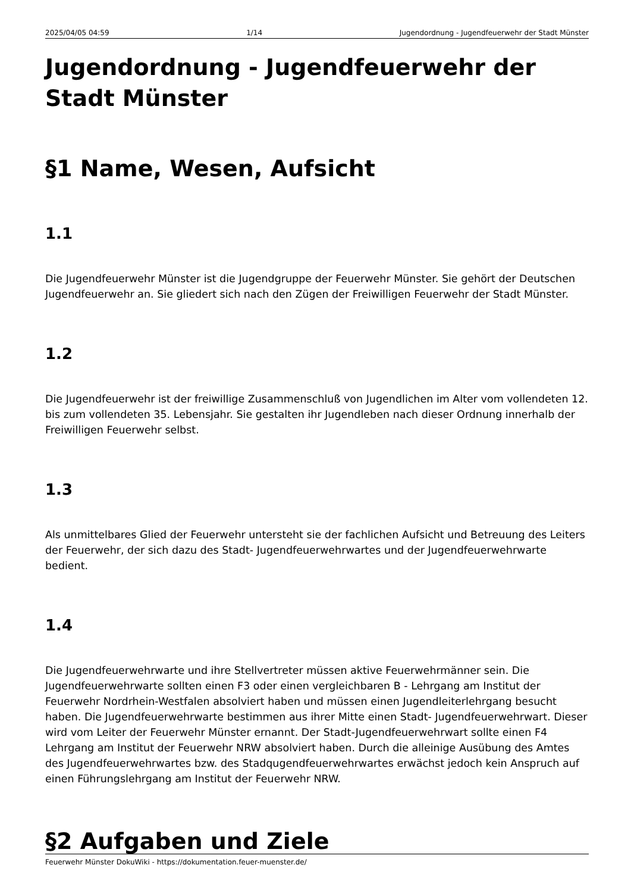2025/04/05 04:59 1/14 Jugendordnung - Jugendfeuerwehr der Stadt Münster
Jugendordnung - Jugendfeuerwehr der Stadt Münster
§1 Name, Wesen, Aufsicht
1.1
Die Jugendfeuerwehr Münster ist die Jugendgruppe der Feuerwehr Münster. Sie gehört der Deutschen Jugendfeuerwehr an. Sie gliedert sich nach den Zügen der Freiwilligen Feuerwehr der Stadt Münster.
1.2
Die Jugendfeuerwehr ist der freiwillige Zusammenschluß von Jugendlichen im Alter vom vollendeten 12. bis zum vollendeten 35. Lebensjahr. Sie gestalten ihr Jugendleben nach dieser Ordnung innerhalb der Freiwilligen Feuerwehr selbst.
1.3
Als unmittelbares Glied der Feuerwehr untersteht sie der fachlichen Aufsicht und Betreuung des Leiters der Feuerwehr, der sich dazu des Stadt- Jugendfeuerwehrwartes und der Jugendfeuerwehrwarte bedient.
1.4
Die Jugendfeuerwehrwarte und ihre Stellvertreter müssen aktive Feuerwehrmänner sein. Die Jugendfeuerwehrwarte sollten einen F3 oder einen vergleichbaren B - Lehrgang am Institut der Feuerwehr Nordrhein-Westfalen absolviert haben und müssen einen Jugendleiterlehrgang besucht haben. Die Jugendfeuerwehrwarte bestimmen aus ihrer Mitte einen Stadt- Jugendfeuerwehrwart. Dieser wird vom Leiter der Feuerwehr Münster ernannt. Der Stadt-Jugendfeuerwehrwart sollte einen F4 Lehrgang am Institut der Feuerwehr NRW absolviert haben. Durch die alleinige Ausübung des Amtes des Jugendfeuerwehrwartes bzw. des Stadqugendfeuerwehrwartes erwächst jedoch kein Anspruch auf einen Führungslehrgang am Institut der Feuerwehr NRW.
§2 Aufgaben und Ziele
Feuerwehr Münster DokuWiki - https://dokumentation.feuer-muenster.de/